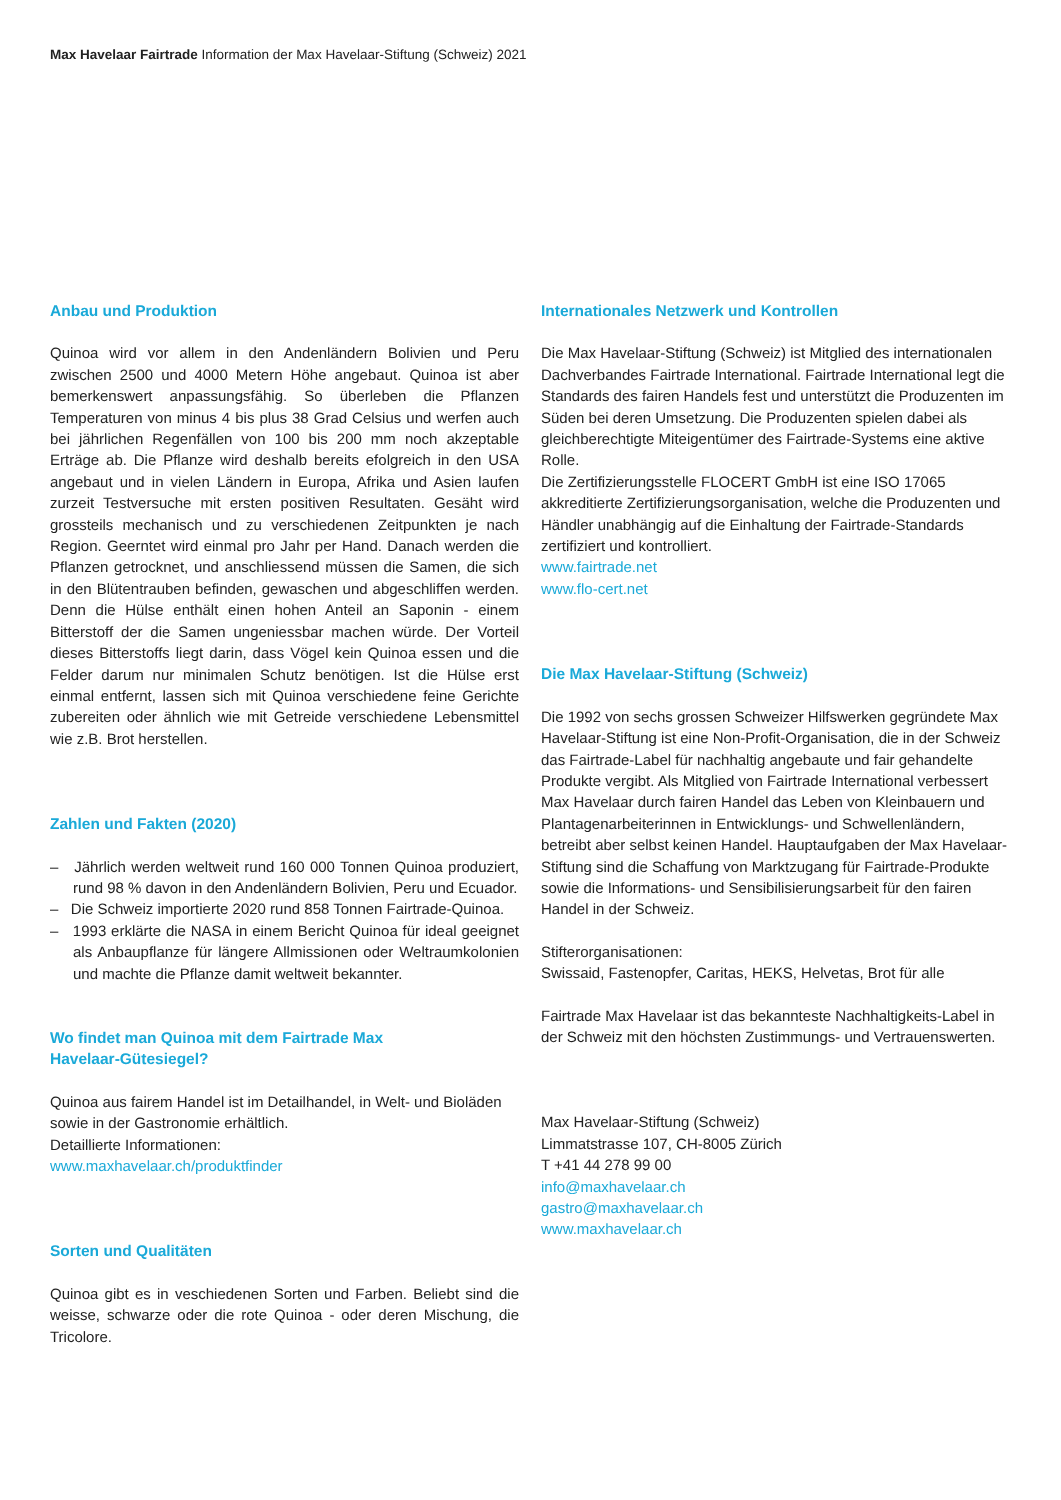Max Havelaar Fairtrade Information der Max Havelaar-Stiftung (Schweiz) 2021
Anbau und Produktion
Quinoa wird vor allem in den Andenländern Bolivien und Peru zwischen 2500 und 4000 Metern Höhe angebaut. Quinoa ist aber bemerkenswert anpassungsfähig. So überleben die Pflanzen Temperaturen von minus 4 bis plus 38 Grad Celsius und werfen auch bei jährlichen Regenfällen von 100 bis 200 mm noch akzeptable Erträge ab. Die Pflanze wird deshalb bereits efolgreich in den USA angebaut und in vielen Ländern in Europa, Afrika und Asien laufen zurzeit Testversuche mit ersten positiven Resultaten. Gesäht wird grossteils mechanisch und zu verschiedenen Zeitpunkten je nach Region. Geerntet wird einmal pro Jahr per Hand. Danach werden die Pflanzen getrocknet, und anschliessend müssen die Samen, die sich in den Blütentrauben befinden, gewaschen und abgeschliffen werden. Denn die Hülse enthält einen hohen Anteil an Saponin - einem Bitterstoff der die Samen ungeniessbar machen würde. Der Vorteil dieses Bitterstoffs liegt darin, dass Vögel kein Quinoa essen und die Felder darum nur minimalen Schutz benötigen. Ist die Hülse erst einmal entfernt, lassen sich mit Quinoa verschiedene feine Gerichte zubereiten oder ähnlich wie mit Getreide verschiedene Lebensmittel wie z.B. Brot herstellen.
Zahlen und Fakten (2020)
– Jährlich werden weltweit rund 160 000 Tonnen Quinoa produziert, rund 98 % davon in den Andenländern Bolivien, Peru und Ecuador.
– Die Schweiz importierte 2020 rund 858 Tonnen Fairtrade-Quinoa.
– 1993 erklärte die NASA in einem Bericht Quinoa für ideal geeignet als Anbaupflanze für längere Allmissionen oder Weltraumkolonien und machte die Pflanze damit weltweit bekannter.
Wo findet man Quinoa mit dem Fairtrade Max
Havelaar-Gütesiegel?
Quinoa aus fairem Handel ist im Detailhandel, in Welt- und Bioläden sowie in der Gastronomie erhältlich.
Detaillierte Informationen:
www.maxhavelaar.ch/produktfinder
Sorten und Qualitäten
Quinoa gibt es in veschiedenen Sorten und Farben. Beliebt sind die weisse, schwarze oder die rote Quinoa - oder deren Mischung, die Tricolore.
Internationales Netzwerk und Kontrollen
Die Max Havelaar-Stiftung (Schweiz) ist Mitglied des internationalen Dachverbandes Fairtrade International. Fairtrade International legt die Standards des fairen Handels fest und unterstützt die Produzenten im Süden bei deren Umsetzung. Die Produzenten spielen dabei als gleichberechtigte Miteigentümer des Fairtrade-Systems eine aktive Rolle.
Die Zertifizierungsstelle FLOCERT GmbH ist eine ISO 17065 akkreditierte Zertifizierungsorganisation, welche die Produzenten und Händler unabhängig auf die Einhaltung der Fairtrade-Standards zertifiziert und kontrolliert.
www.fairtrade.net
www.flo-cert.net
Die Max Havelaar-Stiftung (Schweiz)
Die 1992 von sechs grossen Schweizer Hilfswerken gegründete Max Havelaar-Stiftung ist eine Non-Profit-Organisation, die in der Schweiz das Fairtrade-Label für nachhaltig angebaute und fair gehandelte Produkte vergibt. Als Mitglied von Fairtrade International verbessert Max Havelaar durch fairen Handel das Leben von Kleinbauern und Plantagenarbeiterinnen in Entwicklungs- und Schwellenländern, betreibt aber selbst keinen Handel. Hauptaufgaben der Max Havelaar-Stiftung sind die Schaffung von Marktzugang für Fairtrade-Produkte sowie die Informations- und Sensibilisierungsarbeit für den fairen Handel in der Schweiz.
Stifterorganisationen:
Swissaid, Fastenopfer, Caritas, HEKS, Helvetas, Brot für alle
Fairtrade Max Havelaar ist das bekannteste Nachhaltigkeits-Label in der Schweiz mit den höchsten Zustimmungs- und Vertrauenswerten.
Max Havelaar-Stiftung (Schweiz)
Limmatstrasse 107, CH-8005 Zürich
T +41 44 278 99 00
info@maxhavelaar.ch
gastro@maxhavelaar.ch
www.maxhavelaar.ch